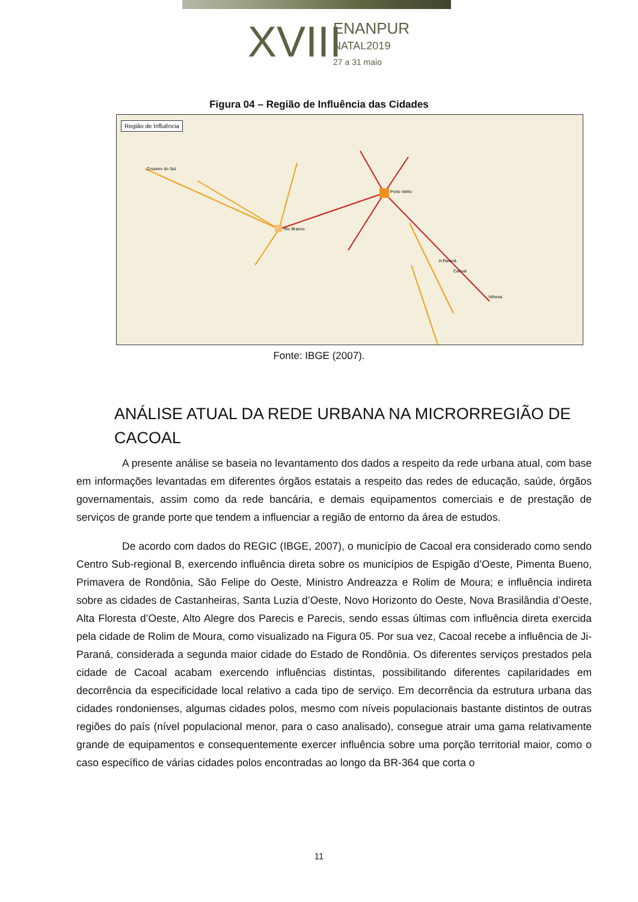XVIII
ENANPUR
NATAL2019
27 a 31 maio
Figura 04 – Região de Influência das Cidades
Região de Influência
Porto Velho
Rio Branco
Ji-Paraná
Cacoal
Vilhena
Cruzeiro do Sul
Fonte: IBGE (2007).
ANÁLISE ATUAL DA REDE URBANA NA MICRORREGIÃO DE CACOAL
A presente análise se baseia no levantamento dos dados a respeito da rede urbana atual, com base em informações levantadas em diferentes órgãos estatais a respeito das redes de educação, saúde, órgãos governamentais, assim como da rede bancária, e demais equipamentos comerciais e de prestação de serviços de grande porte que tendem a influenciar a região de entorno da área de estudos.
De acordo com dados do REGIC (IBGE, 2007), o município de Cacoal era considerado como sendo Centro Sub-regional B, exercendo influência direta sobre os municípios de Espigão d’Oeste, Pimenta Bueno, Primavera de Rondônia, São Felipe do Oeste, Ministro Andreazza e Rolim de Moura; e influência indireta sobre as cidades de Castanheiras, Santa Luzia d’Oeste, Novo Horizonto do Oeste, Nova Brasilândia d’Oeste, Alta Floresta d’Oeste, Alto Alegre dos Parecis e Parecis, sendo essas últimas com influência direta exercida pela cidade de Rolim de Moura, como visualizado na Figura 05. Por sua vez, Cacoal recebe a influência de Ji-Paraná, considerada a segunda maior cidade do Estado de Rondônia. Os diferentes serviços prestados pela cidade de Cacoal acabam exercendo influências distintas, possibilitando diferentes capilaridades em decorrência da especificidade local relativo a cada tipo de serviço. Em decorrência da estrutura urbana das cidades rondonienses, algumas cidades polos, mesmo com níveis populacionais bastante distintos de outras regiões do país (nível populacional menor, para o caso analisado), consegue atrair uma gama relativamente grande de equipamentos e consequentemente exercer influência sobre uma porção territorial maior, como o caso específico de várias cidades polos encontradas ao longo da BR-364 que corta o
11